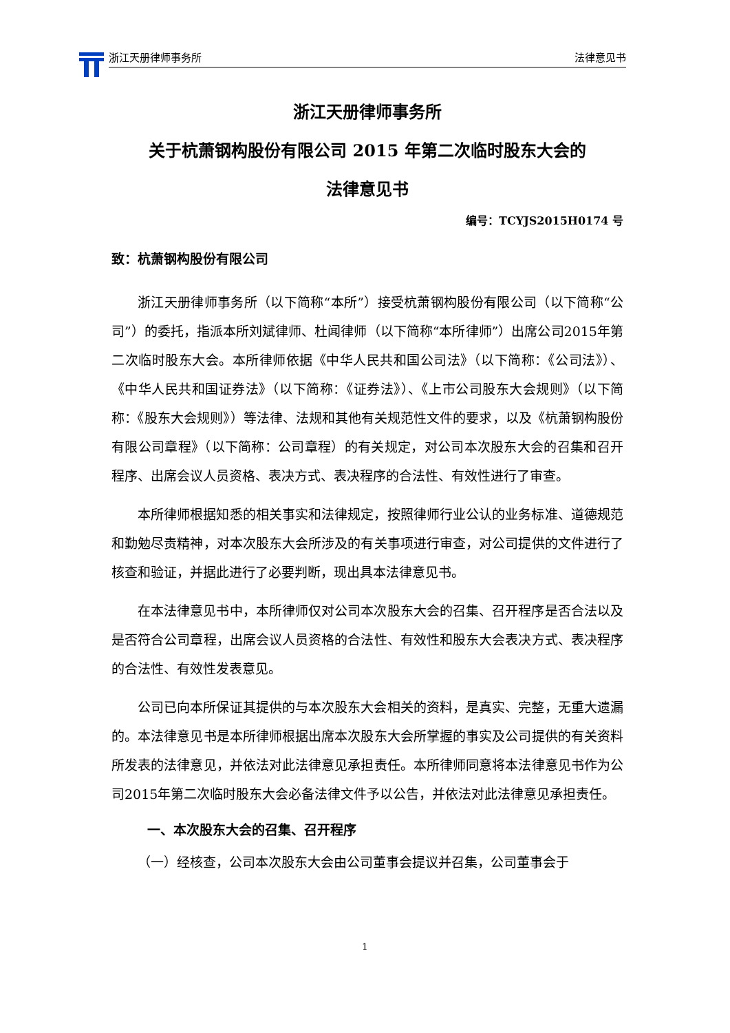浙江天册律师事务所 法律意见书
浙江天册律师事务所
关于杭萧钢构股份有限公司 2015 年第二次临时股东大会的
法律意见书
编号：TCYJS2015H0174 号
致：杭萧钢构股份有限公司
浙江天册律师事务所（以下简称“本所”）接受杭萧钢构股份有限公司（以下简称“公司”）的委托，指派本所刘斌律师、杜闻律师（以下简称“本所律师”）出席公司2015年第二次临时股东大会。本所律师依据《中华人民共和国公司法》（以下简称：《公司法》）、《中华人民共和国证券法》（以下简称：《证券法》）、《上市公司股东大会规则》（以下简称：《股东大会规则》）等法律、法规和其他有关规范性文件的要求，以及《杭萧钢构股份有限公司章程》（以下简称：公司章程）的有关规定，对公司本次股东大会的召集和召开程序、出席会议人员资格、表决方式、表决程序的合法性、有效性进行了审查。
本所律师根据知悉的相关事实和法律规定，按照律师行业公认的业务标准、道德规范和勤勉尽责精神，对本次股东大会所涉及的有关事项进行审查，对公司提供的文件进行了核查和验证，并据此进行了必要判断，现出具本法律意见书。
在本法律意见书中，本所律师仅对公司本次股东大会的召集、召开程序是否合法以及是否符合公司章程，出席会议人员资格的合法性、有效性和股东大会表决方式、表决程序的合法性、有效性发表意见。
公司已向本所保证其提供的与本次股东大会相关的资料，是真实、完整，无重大遗漏的。本法律意见书是本所律师根据出席本次股东大会所掌握的事实及公司提供的有关资料所发表的法律意见，并依法对此法律意见承担责任。本所律师同意将本法律意见书作为公司2015年第二次临时股东大会必备法律文件予以公告，并依法对此法律意见承担责任。
一、本次股东大会的召集、召开程序
（一）经核查，公司本次股东大会由公司董事会提议并召集，公司董事会于
1